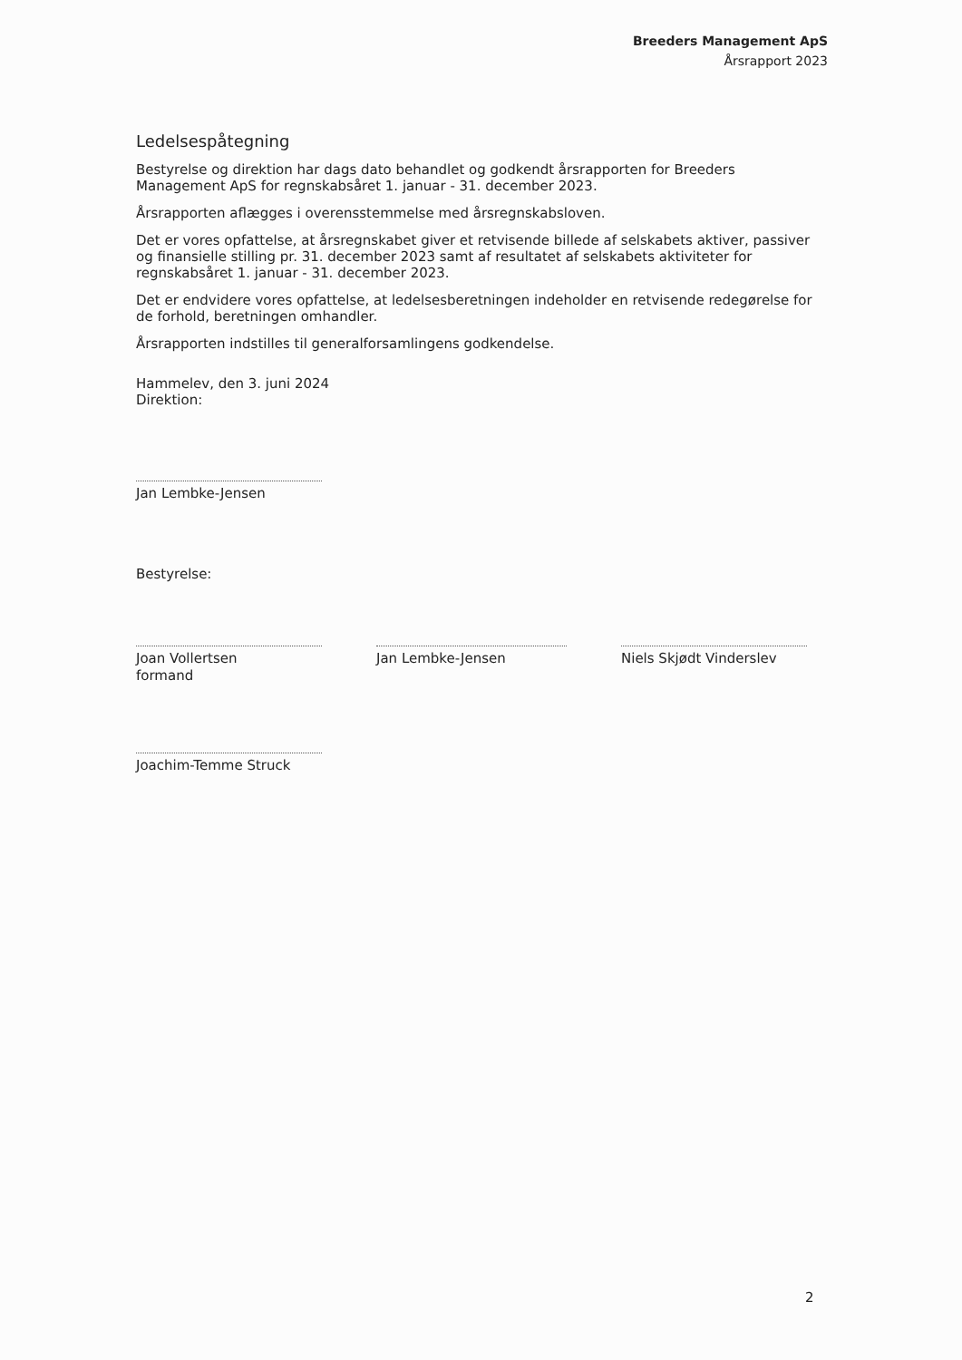Breeders Management ApS
Årsrapport 2023
Ledelsespåtegning
Bestyrelse og direktion har dags dato behandlet og godkendt årsrapporten for Breeders Management ApS for regnskabsåret 1. januar - 31. december 2023.
Årsrapporten aflægges i overensstemmelse med årsregnskabsloven.
Det er vores opfattelse, at årsregnskabet giver et retvisende billede af selskabets aktiver, passiver og finansielle stilling pr. 31. december 2023 samt af resultatet af selskabets aktiviteter for regnskabsåret 1. januar - 31. december 2023.
Det er endvidere vores opfattelse, at ledelsesberetningen indeholder en retvisende redegørelse for de forhold, beretningen omhandler.
Årsrapporten indstilles til generalforsamlingens godkendelse.
Hammelev, den 3. juni 2024
Direktion:
Jan Lembke-Jensen
Bestyrelse:
Joan Vollertsen
formand
Jan Lembke-Jensen Niels Skjødt Vinderslev
Joachim-Temme Struck
2